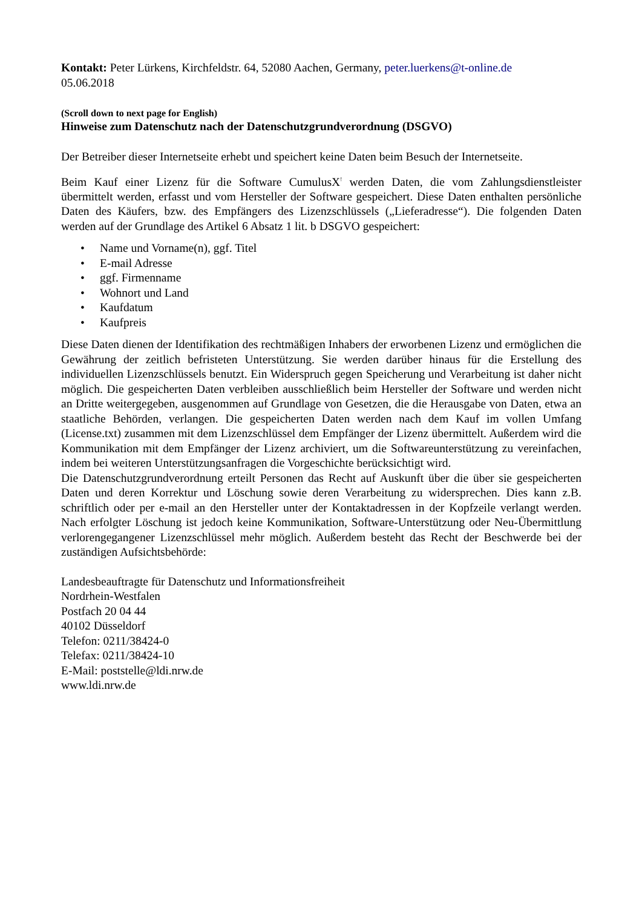Kontakt: Peter Lürkens, Kirchfeldstr. 64, 52080 Aachen, Germany, peter.luerkens@t-online.de
05.06.2018
(Scroll down to next page for English)
Hinweise zum Datenschutz nach der Datenschutzgrundverordnung (DSGVO)
Der Betreiber dieser Internetseite erhebt und speichert keine Daten beim Besuch der Internetseite.
Beim Kauf einer Lizenz für die Software CumulusX<sup>!</sup> werden Daten, die vom Zahlungsdienstleister übermittelt werden, erfasst und vom Hersteller der Software gespeichert. Diese Daten enthalten persönliche Daten des Käufers, bzw. des Empfängers des Lizenzschlüssels („Lieferadresse“). Die folgenden Daten werden auf der Grundlage des Artikel 6 Absatz 1 lit. b DSGVO gespeichert:
• Name und Vorname(n), ggf. Titel
• E-mail Adresse
• ggf. Firmenname
• Wohnort und Land
• Kaufdatum
• Kaufpreis
Diese Daten dienen der Identifikation des rechtmäßigen Inhabers der erworbenen Lizenz und ermöglichen die Gewährung der zeitlich befristeten Unterstützung. Sie werden darüber hinaus für die Erstellung des individuellen Lizenzschlüssels benutzt. Ein Widerspruch gegen Speicherung und Verarbeitung ist daher nicht möglich. Die gespeicherten Daten verbleiben ausschließlich beim Hersteller der Software und werden nicht an Dritte weitergegeben, ausgenommen auf Grundlage von Gesetzen, die die Herausgabe von Daten, etwa an staatliche Behörden, verlangen. Die gespeicherten Daten werden nach dem Kauf im vollen Umfang (License.txt) zusammen mit dem Lizenzschlüssel dem Empfänger der Lizenz übermittelt. Außerdem wird die Kommunikation mit dem Empfänger der Lizenz archiviert, um die Softwareunterstützung zu vereinfachen, indem bei weiteren Unterstützungsanfragen die Vorgeschichte berücksichtigt wird.
Die Datenschutzgrundverordnung erteilt Personen das Recht auf Auskunft über die über sie gespeicherten Daten und deren Korrektur und Löschung sowie deren Verarbeitung zu widersprechen. Dies kann z.B. schriftlich oder per e-mail an den Hersteller unter der Kontaktadressen in der Kopfzeile verlangt werden. Nach erfolgter Löschung ist jedoch keine Kommunikation, Software-Unterstützung oder Neu-Übermittlung verlorengegangener Lizenzschlüssel mehr möglich. Außerdem besteht das Recht der Beschwerde bei der zuständigen Aufsichtsbehörde:
Landesbeauftragte für Datenschutz und Informationsfreiheit
Nordrhein-Westfalen
Postfach 20 04 44
40102 Düsseldorf
Telefon: 0211/38424-0
Telefax: 0211/38424-10
E-Mail: poststelle@ldi.nrw.de
www.ldi.nrw.de